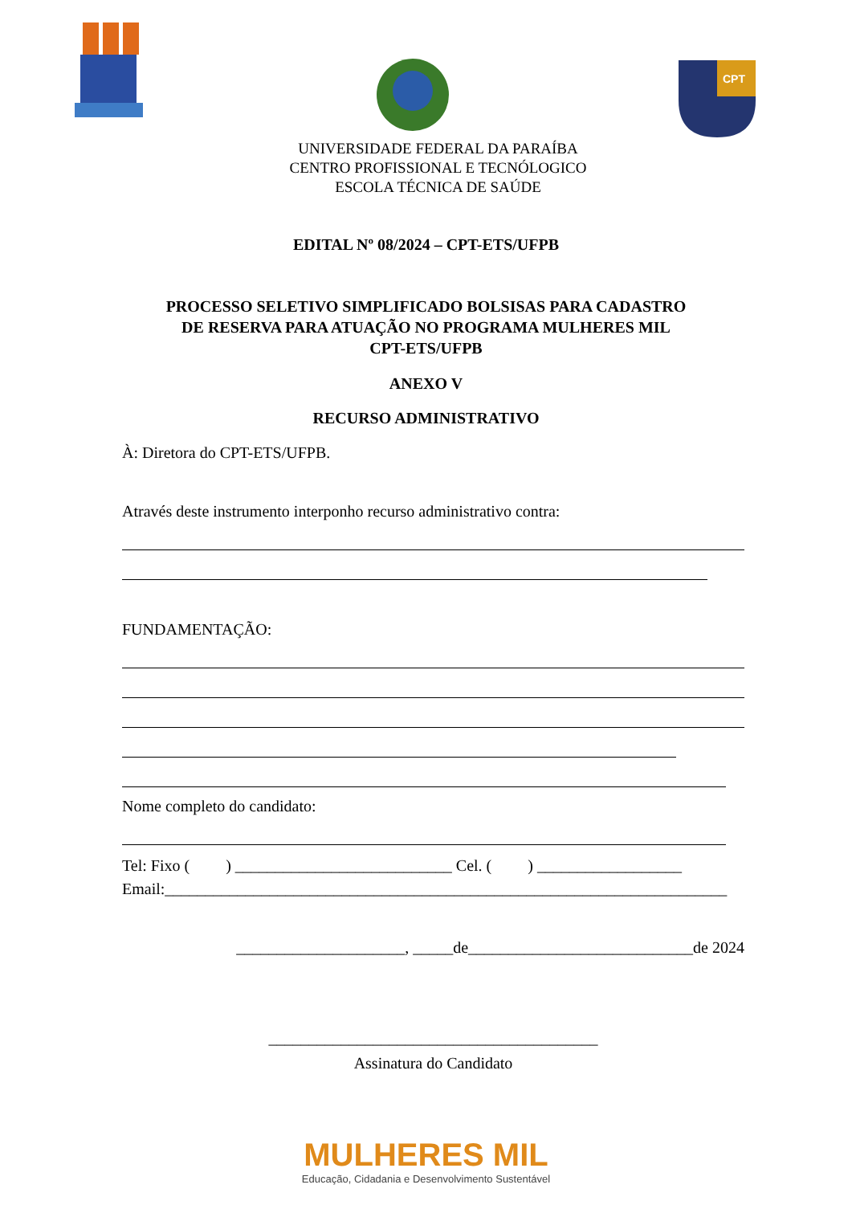CPT
UNIVERSIDADE FEDERAL DA PARAÍBA
CENTRO PROFISSIONAL E TECNÓLOGICO
ESCOLA TÉCNICA DE SAÚDE
EDITAL Nº 08/2024 – CPT-ETS/UFPB
PROCESSO SELETIVO SIMPLIFICADO BOLSISAS PARA CADASTRO
DE RESERVA PARA ATUAÇÃO NO PROGRAMA MULHERES MIL
CPT-ETS/UFPB
ANEXO V
RECURSO ADMINISTRATIVO
À: Diretora do CPT-ETS/UFPB.
Através deste instrumento interponho recurso administrativo contra:
FUNDAMENTAÇÃO:
Nome completo do candidato:
Tel: Fixo ( ) ___________________________ Cel. ( ) __________________
Email:______________________________________________________________________
_____________________, _____de____________________________de 2024
_________________________________________
Assinatura do Candidato
MULHERES MIL
Educação, Cidadania e Desenvolvimento Sustentável